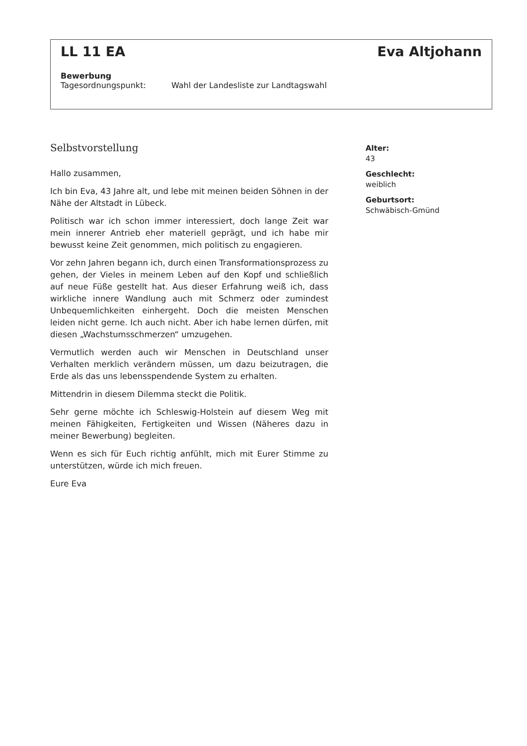LL 11 EA Eva Altjohann
Bewerbung
Tagesordnungspunkt: Wahl der Landesliste zur Landtagswahl
Selbstvorstellung
Hallo zusammen,
Ich bin Eva, 43 Jahre alt, und lebe mit meinen beiden Söhnen in der Nähe der Altstadt in Lübeck.
Politisch war ich schon immer interessiert, doch lange Zeit war mein innerer Antrieb eher materiell geprägt, und ich habe mir bewusst keine Zeit genommen, mich politisch zu engagieren.
Vor zehn Jahren begann ich, durch einen Transformationsprozess zu gehen, der Vieles in meinem Leben auf den Kopf und schließlich auf neue Füße gestellt hat. Aus dieser Erfahrung weiß ich, dass wirkliche innere Wandlung auch mit Schmerz oder zumindest Unbequemlichkeiten einhergeht. Doch die meisten Menschen leiden nicht gerne. Ich auch nicht. Aber ich habe lernen dürfen, mit diesen „Wachstumsschmerzen“ umzugehen.
Vermutlich werden auch wir Menschen in Deutschland unser Verhalten merklich verändern müssen, um dazu beizutragen, die Erde als das uns lebensspendende System zu erhalten.
Mittendrin in diesem Dilemma steckt die Politik.
Sehr gerne möchte ich Schleswig-Holstein auf diesem Weg mit meinen Fähigkeiten, Fertigkeiten und Wissen (Näheres dazu in meiner Bewerbung) begleiten.
Wenn es sich für Euch richtig anfühlt, mich mit Eurer Stimme zu unterstützen, würde ich mich freuen.
Eure Eva
Alter:
43
Geschlecht:
weiblich
Geburtsort:
Schwäbisch-Gmünd